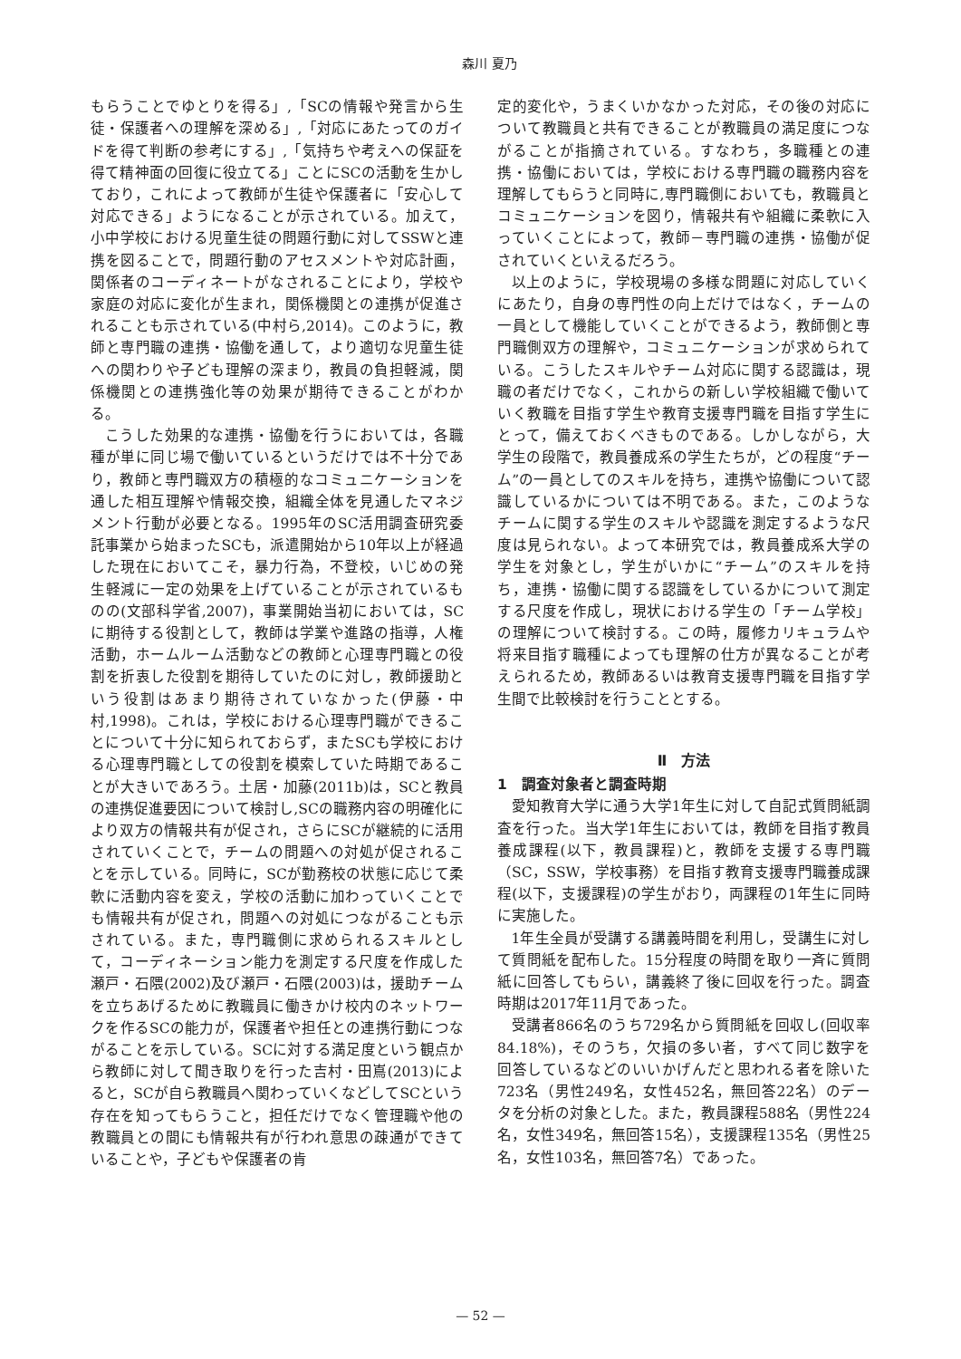森川 夏乃
もらうことでゆとりを得る」,「SCの情報や発言から生徒・保護者への理解を深める」,「対応にあたってのガイドを得て判断の参考にする」,「気持ちや考えへの保証を得て精神面の回復に役立てる」ことにSCの活動を生かしており，これによって教師が生徒や保護者に「安心して対応できる」ようになることが示されている。加えて，小中学校における児童生徒の問題行動に対してSSWと連携を図ることで，問題行動のアセスメントや対応計画，関係者のコーディネートがなされることにより，学校や家庭の対応に変化が生まれ，関係機関との連携が促進されることも示されている(中村ら,2014)。このように，教師と専門職の連携・協働を通して，より適切な児童生徒への関わりや子ども理解の深まり，教員の負担軽減，関係機関との連携強化等の効果が期待できることがわかる。
こうした効果的な連携・協働を行うにおいては，各職種が単に同じ場で働いているというだけでは不十分であり，教師と専門職双方の積極的なコミュニケーションを通した相互理解や情報交換，組織全体を見通したマネジメント行動が必要となる。1995年のSC活用調査研究委託事業から始まったSCも，派遣開始から10年以上が経過した現在においてこそ，暴力行為，不登校，いじめの発生軽減に一定の効果を上げていることが示されているものの(文部科学省,2007)，事業開始当初においては，SCに期待する役割として，教師は学業や進路の指導，人権活動，ホームルーム活動などの教師と心理専門職との役割を折衷した役割を期待していたのに対し，教師援助という役割はあまり期待されていなかった(伊藤・中村,1998)。これは，学校における心理専門職ができることについて十分に知られておらず，またSCも学校における心理専門職としての役割を模索していた時期であることが大きいであろう。土居・加藤(2011b)は，SCと教員の連携促進要因について検討し,SCの職務内容の明確化により双方の情報共有が促され，さらにSCが継続的に活用されていくことで，チームの問題への対処が促されることを示している。同時に，SCが勤務校の状態に応じて柔軟に活動内容を変え，学校の活動に加わっていくことでも情報共有が促され，問題への対処につながることも示されている。また，専門職側に求められるスキルとして，コーディネーション能力を測定する尺度を作成した瀬戸・石隈(2002)及び瀬戸・石隈(2003)は，援助チームを立ちあげるために教職員に働きかけ校内のネットワークを作るSCの能力が，保護者や担任との連携行動につながることを示している。SCに対する満足度という観点から教師に対して聞き取りを行った吉村・田嶌(2013)によると，SCが自ら教職員へ関わっていくなどしてSCという存在を知ってもらうこと，担任だけでなく管理職や他の教職員との間にも情報共有が行われ意思の疎通ができていることや，子どもや保護者の肯
定的変化や，うまくいかなかった対応，その後の対応について教職員と共有できることが教職員の満足度につながることが指摘されている。すなわち，多職種との連携・協働においては，学校における専門職の職務内容を理解してもらうと同時に,専門職側においても，教職員とコミュニケーションを図り，情報共有や組織に柔軟に入っていくことによって，教師－専門職の連携・協働が促されていくといえるだろう。
以上のように，学校現場の多様な問題に対応していくにあたり，自身の専門性の向上だけではなく，チームの一員として機能していくことができるよう，教師側と専門職側双方の理解や，コミュニケーションが求められている。こうしたスキルやチーム対応に関する認識は，現職の者だけでなく，これからの新しい学校組織で働いていく教職を目指す学生や教育支援専門職を目指す学生にとって，備えておくべきものである。しかしながら，大学生の段階で，教員養成系の学生たちが，どの程度“チーム”の一員としてのスキルを持ち，連携や協働について認識しているかについては不明である。また，このようなチームに関する学生のスキルや認識を測定するような尺度は見られない。よって本研究では，教員養成系大学の学生を対象とし，学生がいかに“チーム”のスキルを持ち，連携・協働に関する認識をしているかについて測定する尺度を作成し，現状における学生の「チーム学校」の理解について検討する。この時，履修カリキュラムや将来目指す職種によっても理解の仕方が異なることが考えられるため，教師あるいは教育支援専門職を目指す学生間で比較検討を行うこととする。
Ⅱ　方法
1　調査対象者と調査時期
愛知教育大学に通う大学1年生に対して自記式質問紙調査を行った。当大学1年生においては，教師を目指す教員養成課程(以下，教員課程)と，教師を支援する専門職（SC，SSW，学校事務）を目指す教育支援専門職養成課程(以下，支援課程)の学生がおり，両課程の1年生に同時に実施した。
1年生全員が受講する講義時間を利用し，受講生に対して質問紙を配布した。15分程度の時間を取り一斉に質問紙に回答してもらい，講義終了後に回収を行った。調査時期は2017年11月であった。
受講者866名のうち729名から質問紙を回収し(回収率84.18%)，そのうち，欠損の多い者，すべて同じ数字を回答しているなどのいいかげんだと思われる者を除いた723名（男性249名，女性452名，無回答22名）のデータを分析の対象とした。また，教員課程588名（男性224名，女性349名，無回答15名），支援課程135名（男性25名，女性103名，無回答7名）であった。
— 52 —